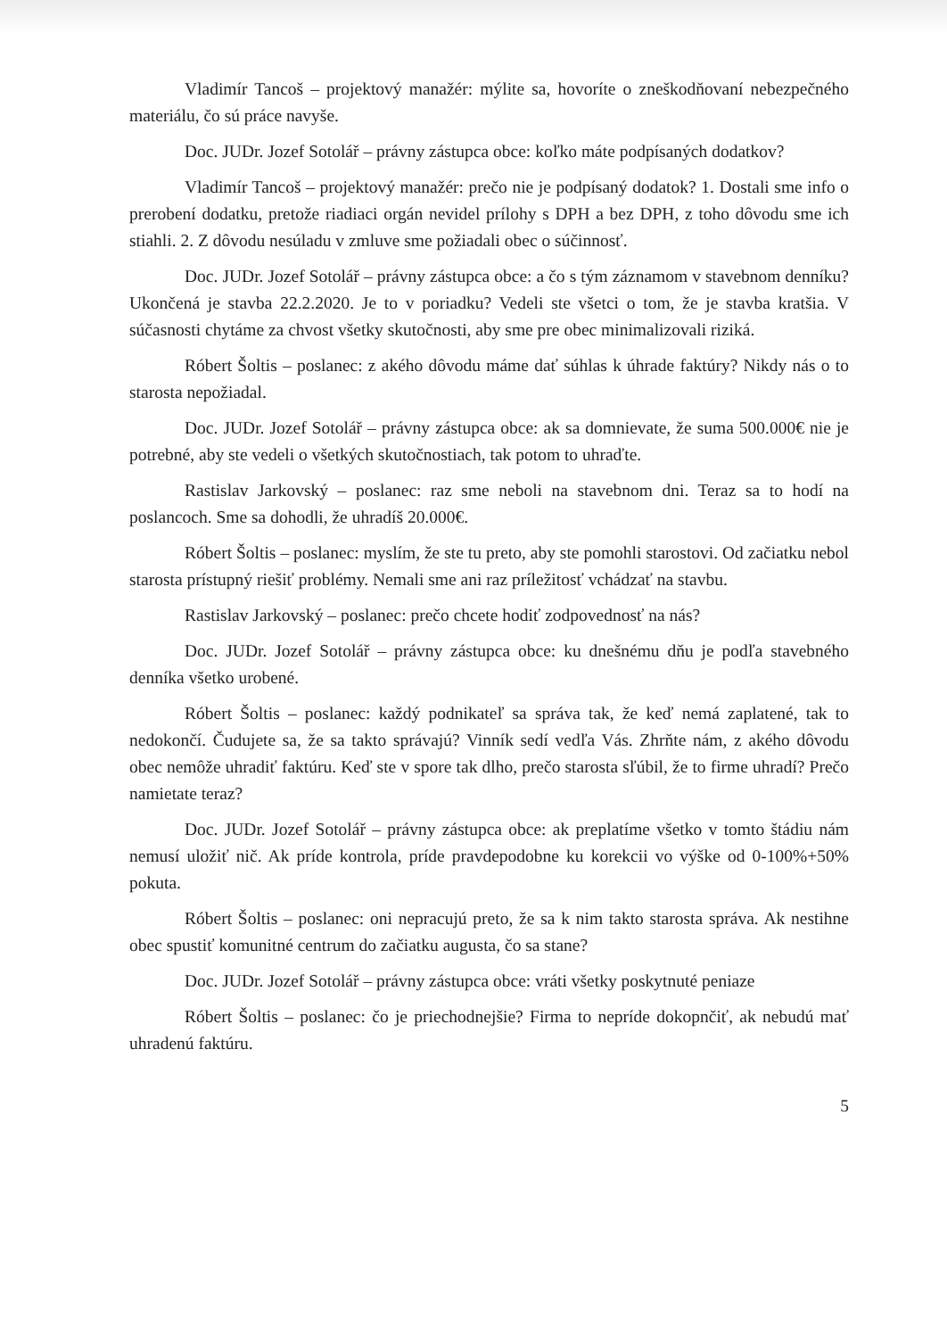Vladimír Tancoš – projektový manažér: mýlite sa, hovoríte o zneškodňovaní nebezpečného materiálu, čo sú práce navyše.
Doc. JUDr. Jozef Sotolář – právny zástupca obce: koľko máte podpísaných dodatkov?
Vladimír Tancoš – projektový manažér: prečo nie je podpísaný dodatok? 1. Dostali sme info o prerobení dodatku, pretože riadiaci orgán nevidel prílohy s DPH a bez DPH, z toho dôvodu sme ich stiahli. 2. Z dôvodu nesúladu v zmluve sme požiadali obec o súčinnosť.
Doc. JUDr. Jozef Sotolář – právny zástupca obce: a čo s tým záznamom v stavebnom denníku? Ukončená je stavba 22.2.2020. Je to v poriadku? Vedeli ste všetci o tom, že je stavba kratšia. V súčasnosti chytáme za chvost všetky skutočnosti, aby sme pre obec minimalizovali riziká.
Róbert Šoltis – poslanec: z akého dôvodu máme dať súhlas k úhrade faktúry? Nikdy nás o to starosta nepožiadal.
Doc. JUDr. Jozef Sotolář – právny zástupca obce: ak sa domnievate, že suma 500.000€ nie je potrebné, aby ste vedeli o všetkých skutočnostiach, tak potom to uhraďte.
Rastislav Jarkovský – poslanec: raz sme neboli na stavebnom dni. Teraz sa to hodí na poslancoch. Sme sa dohodli, že uhradíš 20.000€.
Róbert Šoltis – poslanec: myslím, že ste tu preto, aby ste pomohli starostovi. Od začiatku nebol starosta prístupný riešiť problémy. Nemali sme ani raz príležitosť vchádzať na stavbu.
Rastislav Jarkovský – poslanec: prečo chcete hodiť zodpovednosť na nás?
Doc. JUDr. Jozef Sotolář – právny zástupca obce: ku dnešnému dňu je podľa stavebného denníka všetko urobené.
Róbert Šoltis – poslanec: každý podnikateľ sa správa tak, že keď nemá zaplatené, tak to nedokončí. Čudujete sa, že sa takto správajú? Vinník sedí vedľa Vás. Zhrňte nám, z akého dôvodu obec nemôže uhradiť faktúru. Keď ste v spore tak dlho, prečo starosta sľúbil, že to firme uhradí? Prečo namietate teraz?
Doc. JUDr. Jozef Sotolář – právny zástupca obce: ak preplatíme všetko v tomto štádiu nám nemusí uložiť nič. Ak príde kontrola, príde pravdepodobne ku korekcii vo výške od 0-100%+50% pokuta.
Róbert Šoltis – poslanec: oni nepracujú preto, že sa k nim takto starosta správa. Ak nestihne obec spustiť komunitné centrum do začiatku augusta, čo sa stane?
Doc. JUDr. Jozef Sotolář – právny zástupca obce: vráti všetky poskytnuté peniaze
Róbert Šoltis – poslanec: čo je priechodnejšie? Firma to nepríde dokopnčiť, ak nebudú mať uhradenú faktúru.
5